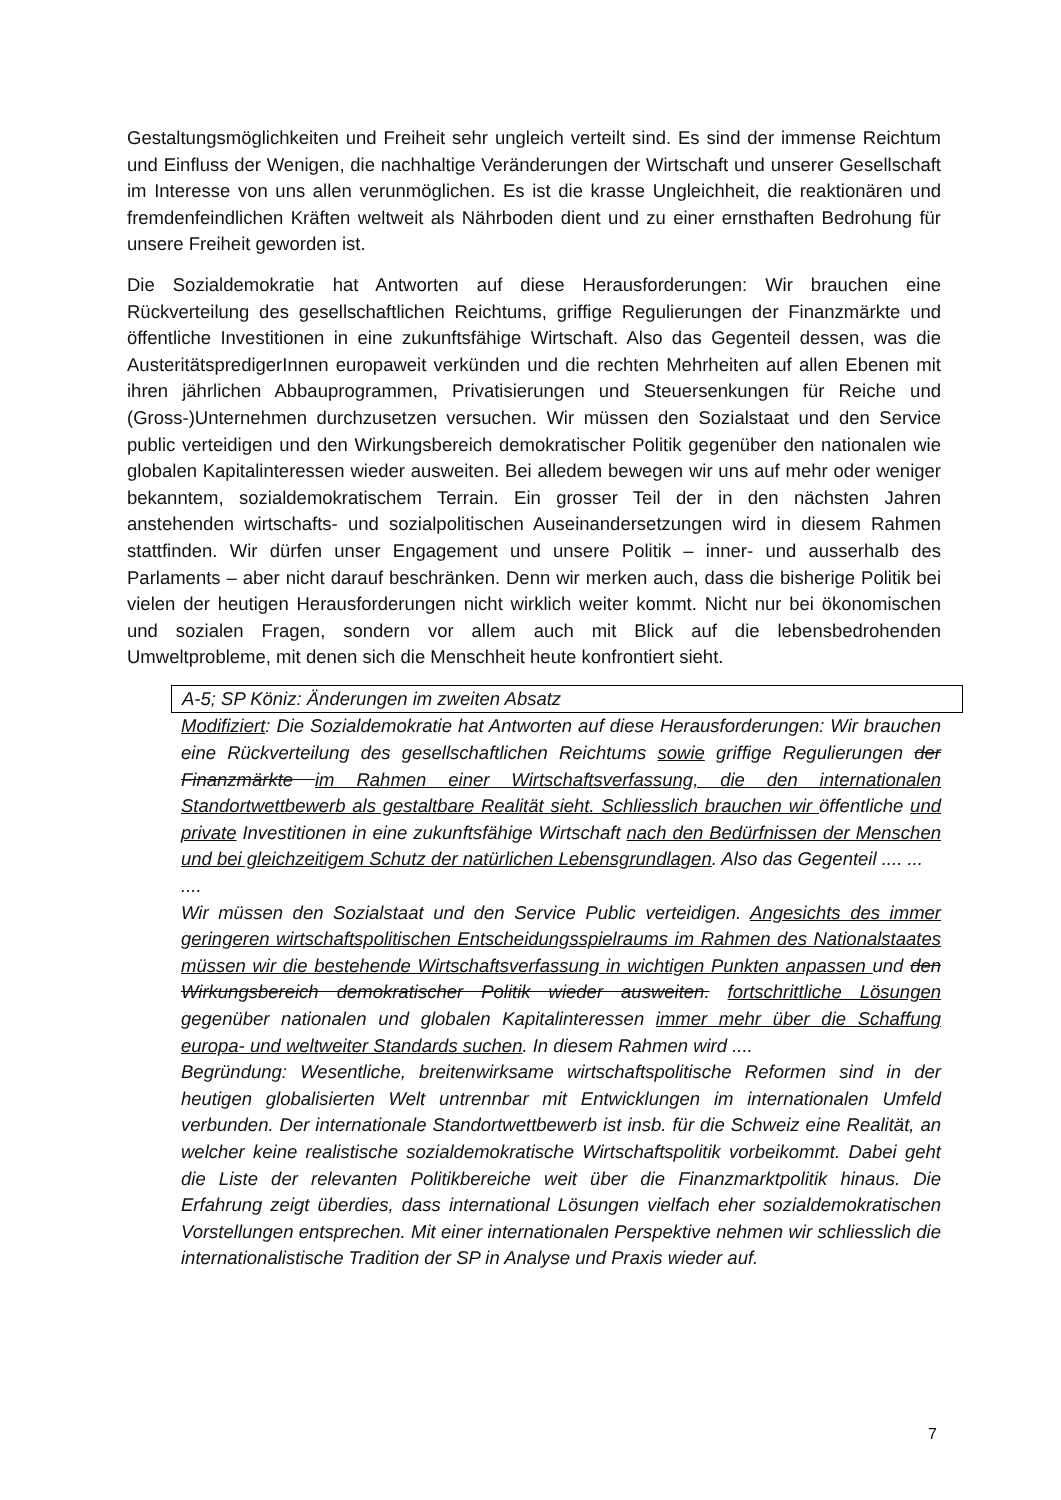Gestaltungsmöglichkeiten und Freiheit sehr ungleich verteilt sind. Es sind der immense Reichtum und Einfluss der Wenigen, die nachhaltige Veränderungen der Wirtschaft und unserer Gesellschaft im Interesse von uns allen verunmöglichen. Es ist die krasse Ungleichheit, die reaktionären und fremdenfeindlichen Kräften weltweit als Nährboden dient und zu einer ernsthaften Bedrohung für unsere Freiheit geworden ist.
Die Sozialdemokratie hat Antworten auf diese Herausforderungen: Wir brauchen eine Rückverteilung des gesellschaftlichen Reichtums, griffige Regulierungen der Finanzmärkte und öffentliche Investitionen in eine zukunftsfähige Wirtschaft. Also das Gegenteil dessen, was die AusteritätspredigerInnen europaweit verkünden und die rechten Mehrheiten auf allen Ebenen mit ihren jährlichen Abbauprogrammen, Privatisierungen und Steuersenkungen für Reiche und (Gross-)Unternehmen durchzusetzen versuchen. Wir müssen den Sozialstaat und den Service public verteidigen und den Wirkungsbereich demokratischer Politik gegenüber den nationalen wie globalen Kapitalinteressen wieder ausweiten. Bei alledem bewegen wir uns auf mehr oder weniger bekanntem, sozialdemokratischem Terrain. Ein grosser Teil der in den nächsten Jahren anstehenden wirtschafts- und sozialpolitischen Auseinandersetzungen wird in diesem Rahmen stattfinden. Wir dürfen unser Engagement und unsere Politik – inner- und ausserhalb des Parlaments – aber nicht darauf beschränken. Denn wir merken auch, dass die bisherige Politik bei vielen der heutigen Herausforderungen nicht wirklich weiter kommt. Nicht nur bei ökonomischen und sozialen Fragen, sondern vor allem auch mit Blick auf die lebensbedrohenden Umweltprobleme, mit denen sich die Menschheit heute konfrontiert sieht.
A-5; SP Köniz: Änderungen im zweiten Absatz
Modifiziert: Die Sozialdemokratie hat Antworten auf diese Herausforderungen: Wir brauchen eine Rückverteilung des gesellschaftlichen Reichtums sowie griffige Regulierungen der Finanzmärkte im Rahmen einer Wirtschaftsverfassung, die den internationalen Standortwettbewerb als gestaltbare Realität sieht. Schliesslich brauchen wir öffentliche und private Investitionen in eine zukunftsfähige Wirtschaft nach den Bedürfnissen der Menschen und bei gleichzeitigem Schutz der natürlichen Lebensgrundlagen. Also das Gegenteil .... ...
....
Wir müssen den Sozialstaat und den Service Public verteidigen. Angesichts des immer geringeren wirtschaftspolitischen Entscheidungsspielraums im Rahmen des Nationalstaates müssen wir die bestehende Wirtschaftsverfassung in wichtigen Punkten anpassen und den Wirkungsbereich demokratischer Politik wieder ausweiten. fortschrittliche Lösungen gegenüber nationalen und globalen Kapitalinteressen immer mehr über die Schaffung europa- und weltweiter Standards suchen. In diesem Rahmen wird ....
Begründung: Wesentliche, breitenwirksame wirtschaftspolitische Reformen sind in der heutigen globalisierten Welt untrennbar mit Entwicklungen im internationalen Umfeld verbunden. Der internationale Standortwettbewerb ist insb. für die Schweiz eine Realität, an welcher keine realistische sozialdemokratische Wirtschaftspolitik vorbeikommt. Dabei geht die Liste der relevanten Politikbereiche weit über die Finanzmarktpolitik hinaus. Die Erfahrung zeigt überdies, dass international Lösungen vielfach eher sozialdemokratischen Vorstellungen entsprechen. Mit einer internationalen Perspektive nehmen wir schliesslich die internationalistische Tradition der SP in Analyse und Praxis wieder auf.
7